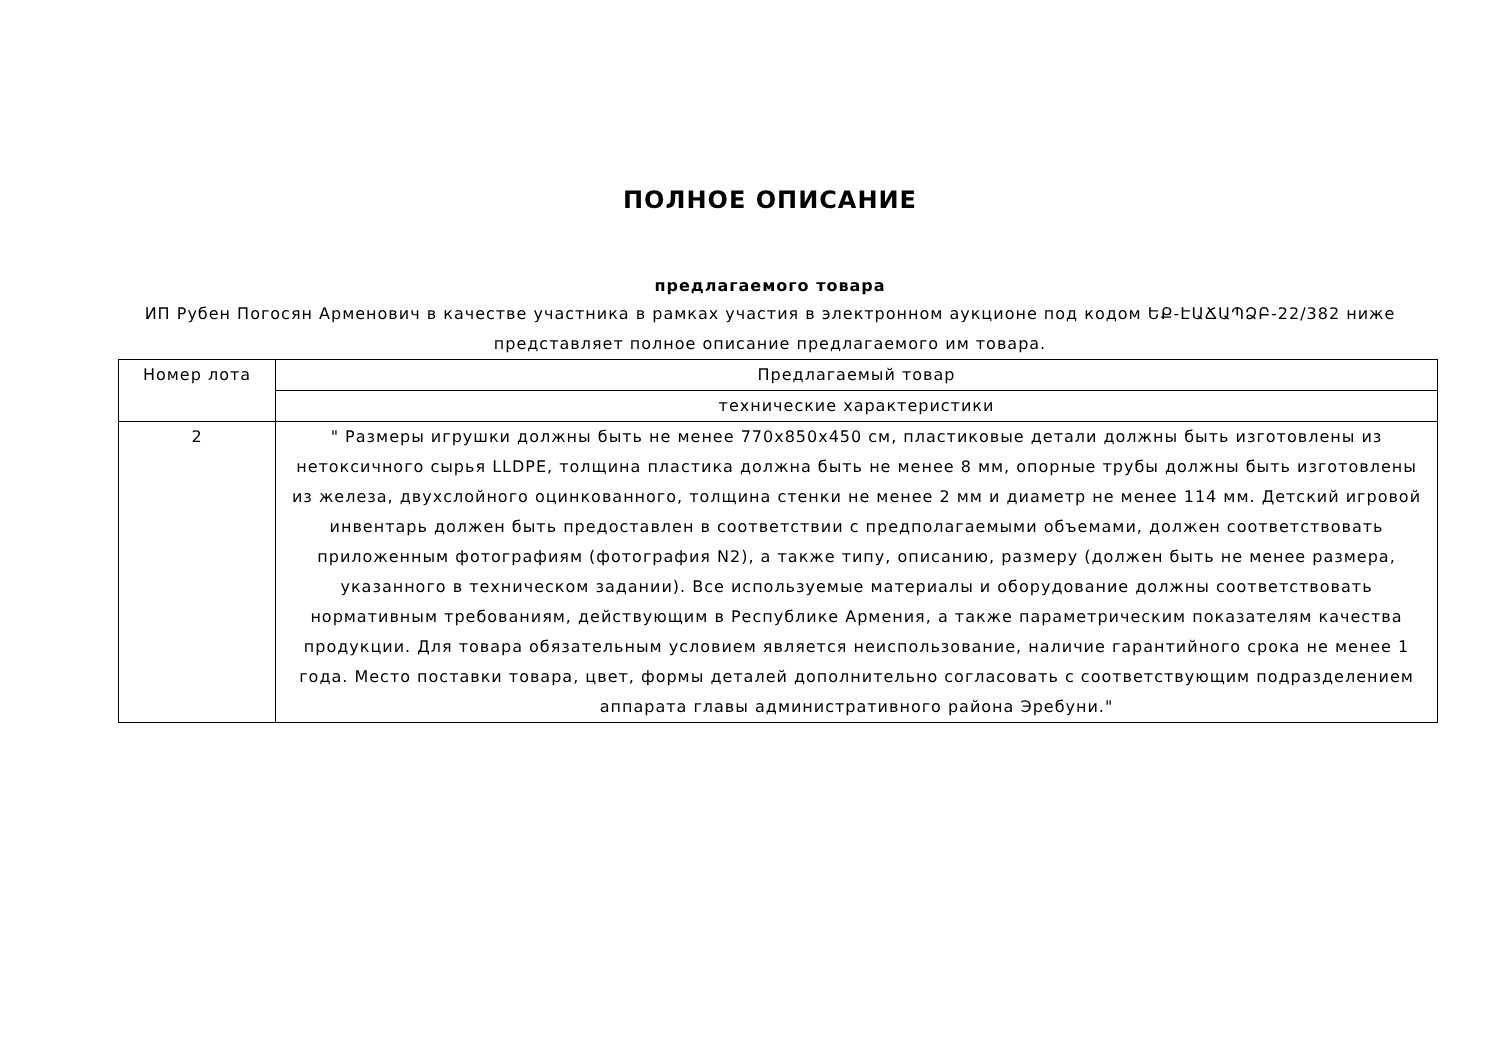ПОЛНОЕ ОПИСАНИЕ
предлагаемого товара
ИП Рубен Погосян Арменович в качестве участника в рамках участия в электронном аукционе под кодом ԵՔ-ԷԱՃԱՊՁԲ-22/382 ниже представляет полное описание предлагаемого им товара.
| Номер лота | Предлагаемый товар |
| --- | --- |
| | технические характеристики |
| 2 | " Размеры игрушки должны быть не менее 770x850x450 см, пластиковые детали должны быть изготовлены из нетоксичного сырья LLDPE, толщина пластика должна быть не менее 8 мм, опорные трубы должны быть изготовлены из железа, двухслойного оцинкованного, толщина стенки не менее 2 мм и диаметр не менее 114 мм. Детский игровой инвентарь должен быть предоставлен в соответствии с предполагаемыми объемами, должен соответствовать приложенным фотографиям (фотография N2), а также типу, описанию, размеру (должен быть не менее размера, указанного в техническом задании). Все используемые материалы и оборудование должны соответствовать нормативным требованиям, действующим в Республике Армения, а также параметрическим показателям качества продукции. Для товара обязательным условием является неиспользование, наличие гарантийного срока не менее 1 года. Место поставки товара, цвет, формы деталей дополнительно согласовать с соответствующим подразделением аппарата главы административного района Эребуни." |